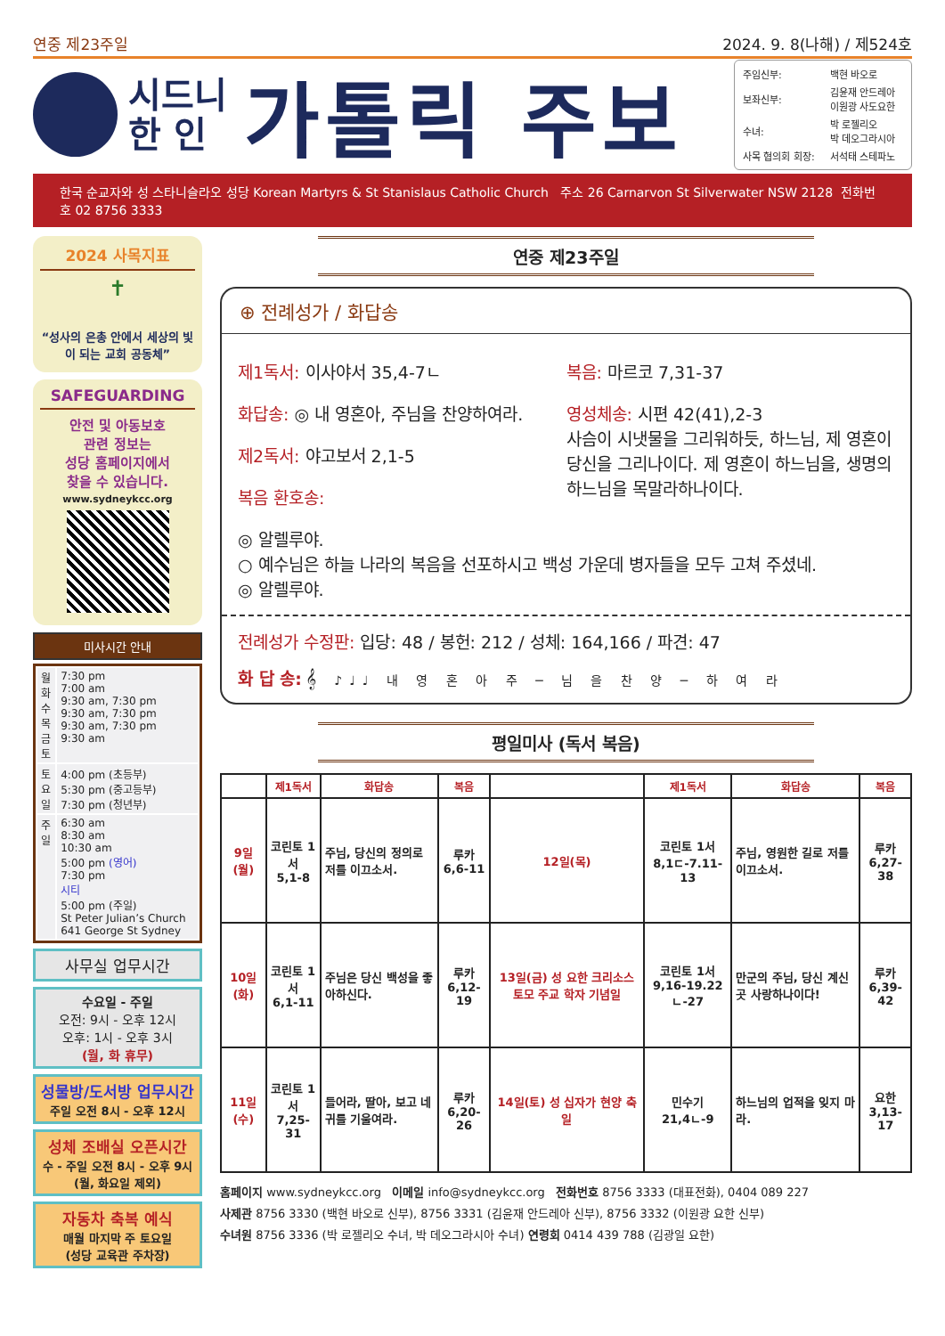연중 제23주일 2024. 9. 8(나해) / 제524호
시드니
한 인
가톨릭 주보
| 주임신부: | 백현 바오로 |
| 보좌신부: | 김윤재 안드레아 이원광 사도요한 |
| 수녀: | 박 로젤리오 박 데오그라시아 |
| 사목 협의회 회장: | 서석태 스테파노 |
한국 순교자와 성 스타니슬라오 성당 Korean Martyrs & St Stanislaus Catholic Church 주소 26 Carnarvon St Silverwater NSW 2128 전화번호 02 8756 3333
2024 사목지표
✝
“성사의 은총 안에서 세상의 빛이 되는 교회 공동체”
SAFEGUARDING
안전 및 아동보호
관련 정보는
성당 홈페이지에서
찾을 수 있습니다.
www.sydneykcc.org
미사시간 안내
| 월 화 수 목 금 토 | 7:30 pm 7:00 am 9:30 am, 7:30 pm 9:30 am, 7:30 pm 9:30 am, 7:30 pm 9:30 am |
| 토 요 일 | 4:00 pm (초등부) 5:30 pm (중고등부) 7:30 pm (청년부) |
| 주 일 | 6:30 am 8:30 am 10:30 am 5:00 pm (영어) 7:30 pm 시티 5:00 pm (주일) St Peter Julian’s Church 641 George St Sydney |
사무실 업무시간
수요일 - 주일
오전: 9시 - 오후 12시
오후: 1시 - 오후 3시
(월, 화 휴무)
성물방/도서방 업무시간
주일 오전 8시 - 오후 12시
성체 조배실 오픈시간
수 - 주일 오전 8시 - 오후 9시
(월, 화요일 제외)
자동차 축복 예식
매월 마지막 주 토요일
(성당 교육관 주차장)
연중 제23주일
⊕ 전례성가 / 화답송
제1독서: 이사야서 35,4-7ㄴ
화답송: ◎ 내 영혼아, 주님을 찬양하여라.
제2독서: 야고보서 2,1-5
복음 환호송:
복음: 마르코 7,31-37
영성체송: 시편 42(41),2-3
사슴이 시냇물을 그리워하듯, 하느님, 제 영혼이 당신을 그리나이다. 제 영혼이 하느님을, 생명의 하느님을 목말라하나이다.
◎ 알렐루야.
○ 예수님은 하늘 나라의 복음을 선포하시고 백성 가운데 병자들을 모두 고쳐 주셨네.
◎ 알렐루야.
전례성가 수정판: 입당: 48 / 봉헌: 212 / 성체: 164,166 / 파견: 47
화 답 송: 𝄞 ♪♩♩ 내 영 혼 아 주 ─ 님 을 찬 양 ─ 하 여 라
평일미사 (독서 복음)
| | 제1독서 | 화답송 | 복음 | | 제1독서 | 화답송 | 복음 |
| --- | --- | --- | --- | --- | --- | --- | --- |
| 9일(월) | 코린토 1서 5,1-8 | 주님, 당신의 정의로 저를 이끄소서. | 루카 6,6-11 | 12일(목) | 코린토 1서 8,1ㄷ-7.11-13 | 주님, 영원한 길로 저를 이끄소서. | 루카 6,27-38 |
| 10일(화) | 코린토 1서 6,1-11 | 주님은 당신 백성을 좋아하신다. | 루카 6,12-19 | 13일(금) 성 요한 크리소스토모 주교 학자 기념일 | 코린토 1서 9,16-19.22ㄴ-27 | 만군의 주님, 당신 계신 곳 사랑하나이다! | 루카 6,39-42 |
| 11일(수) | 코린토 1서 7,25-31 | 들어라, 딸아, 보고 네 귀를 기울여라. | 루카 6,20-26 | 14일(토) 성 십자가 현양 축일 | 민수기 21,4ㄴ-9 | 하느님의 업적을 잊지 마라. | 요한 3,13-17 |
홈페이지 www.sydneykcc.org 이메일 info@sydneykcc.org 전화번호 8756 3333 (대표전화), 0404 089 227
사제관 8756 3330 (백현 바오로 신부), 8756 3331 (김윤재 안드레아 신부), 8756 3332 (이원광 요한 신부)
수녀원 8756 3336 (박 로젤리오 수녀, 박 데오그라시아 수녀) 연령회 0414 439 788 (김광일 요한)